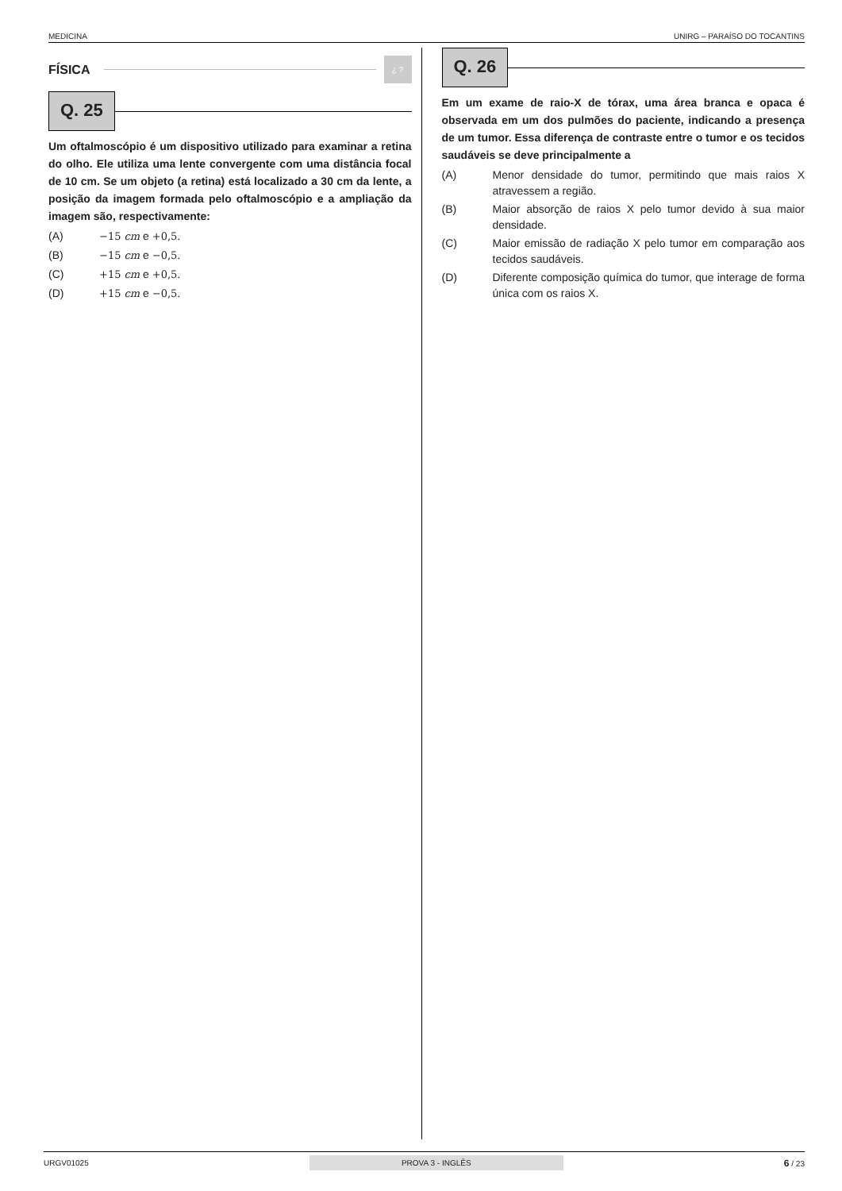MEDICINA UNIRG – PARAÍSO DO TOCANTINS
FÍSICA ¿ ?
Q. 25
Um oftalmoscópio é um dispositivo utilizado para examinar a retina do olho. Ele utiliza uma lente convergente com uma distância focal de 10 cm. Se um objeto (a retina) está localizado a 30 cm da lente, a posição da imagem formada pelo oftalmoscópio e a ampliação da imagem são, respectivamente:
(A) −15 cm e +0,5.
(B) −15 cm e −0,5.
(C) +15 cm e +0,5.
(D) +15 cm e −0,5.
Q. 26
Em um exame de raio-X de tórax, uma área branca e opaca é observada em um dos pulmões do paciente, indicando a presença de um tumor. Essa diferença de contraste entre o tumor e os tecidos saudáveis se deve principalmente a
(A) Menor densidade do tumor, permitindo que mais raios X atravessem a região.
(B) Maior absorção de raios X pelo tumor devido à sua maior densidade.
(C) Maior emissão de radiação X pelo tumor em comparação aos tecidos saudáveis.
(D) Diferente composição química do tumor, que interage de forma única com os raios X.
URGV01025 PROVA 3 - INGLÊS 6 / 23